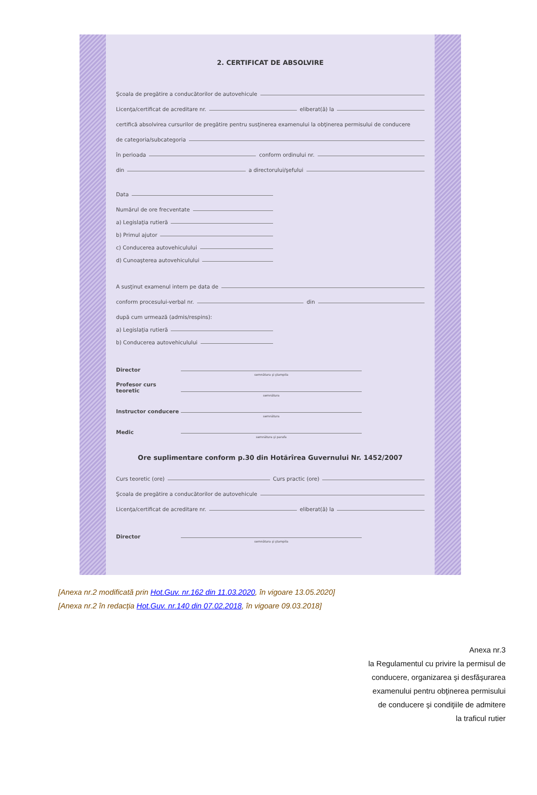2. CERTIFICAT DE ABSOLVIRE
Şcoala de pregătire a conducătorilor de autovehicule
Licenţa/certificat de acreditare nr.
eliberat(ă) la
certifică absolvirea cursurilor de pregătire pentru susţinerea examenului la obţinerea permisului de conducere
de categoria/subcategoria
în perioada
conform ordinului nr.
din
a directorului/şefului
Data
Numărul de ore frecventate
a) Legislaţia rutieră
b) Primul ajutor
c) Conducerea autovehiculului
d) Cunoaşterea autovehiculului
A susţinut examenul intern pe data de
conform procesului-verbal nr.
din
după cum urmează (admis/respins):
a) Legislaţia rutieră
b) Conducerea autovehiculului
Director
semnătura şi ştampila
Profesor curs teoretic
semnătura
Instructor conducere
semnătura
Medic
semnătura şi parafa
Ore suplimentare conform p.30 din Hotărîrea Guvernului Nr. 1452/2007
Curs teoretic (ore)
Curs practic (ore)
Şcoala de pregătire a conducătorilor de autovehicule
Licenţa/certificat de acreditare nr.
eliberat(ă) la
Director
semnătura şi ştampila
[Anexa nr.2 modificată prin Hot.Guv. nr.162 din 11.03.2020, în vigoare 13.05.2020]
[Anexa nr.2 în redacţia Hot.Guv. nr.140 din 07.02.2018, în vigoare 09.03.2018]
Anexa nr.3
la Regulamentul cu privire la permisul de
conducere, organizarea şi desfăşurarea
examenului pentru obţinerea permisului
de conducere şi condiţiile de admitere
la traficul rutier